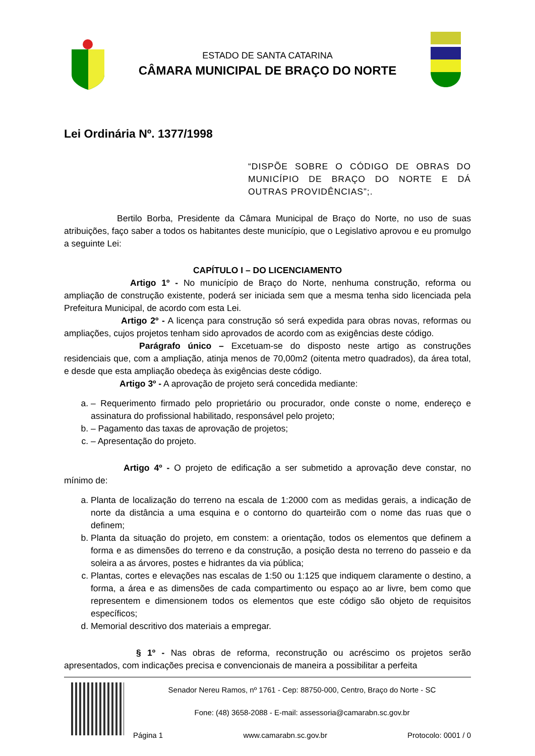ESTADO DE SANTA CATARINA
CÂMARA MUNICIPAL DE BRAÇO DO NORTE
Lei Ordinária Nº. 1377/1998
“DISPÕE SOBRE O CÓDIGO DE OBRAS DO MUNICÍPIO DE BRAÇO DO NORTE E DÁ OUTRAS PROVIDÊNCIAS”;.
Bertilo Borba, Presidente da Câmara Municipal de Braço do Norte, no uso de suas atribuições, faço saber a todos os habitantes deste município, que o Legislativo aprovou e eu promulgo a seguinte Lei:
CAPÍTULO I – DO LICENCIAMENTO
Artigo 1º - No município de Braço do Norte, nenhuma construção, reforma ou ampliação de construção existente, poderá ser iniciada sem que a mesma tenha sido licenciada pela Prefeitura Municipal, de acordo com esta Lei.
Artigo 2º - A licença para construção só será expedida para obras novas, reformas ou ampliações, cujos projetos tenham sido aprovados de acordo com as exigências deste código.
Parágrafo único – Excetuam-se do disposto neste artigo as construções residenciais que, com a ampliação, atinja menos de 70,00m2 (oitenta metro quadrados), da área total, e desde que esta ampliação obedeça às exigências deste código.
Artigo 3º - A aprovação de projeto será concedida mediante:
a. – Requerimento firmado pelo proprietário ou procurador, onde conste o nome, endereço e assinatura do profissional habilitado, responsável pelo projeto;
b. – Pagamento das taxas de aprovação de projetos;
c. – Apresentação do projeto.
Artigo 4º - O projeto de edificação a ser submetido a aprovação deve constar, no mínimo de:
a. Planta de localização do terreno na escala de 1:2000 com as medidas gerais, a indicação de norte da distância a uma esquina e o contorno do quarteirão com o nome das ruas que o definem;
b. Planta da situação do projeto, em constem: a orientação, todos os elementos que definem a forma e as dimensões do terreno e da construção, a posição desta no terreno do passeio e da soleira a as árvores, postes e hidrantes da via pública;
c. Plantas, cortes e elevações nas escalas de 1:50 ou 1:125 que indiquem claramente o destino, a forma, a área e as dimensões de cada compartimento ou espaço ao ar livre, bem como que representem e dimensionem todos os elementos que este código são objeto de requisitos específicos;
d. Memorial descritivo dos materiais a empregar.
§ 1º - Nas obras de reforma, reconstrução ou acréscimo os projetos serão apresentados, com indicações precisa e convencionais de maneira a possibilitar a perfeita
Senador Nereu Ramos, nº 1761 - Cep: 88750-000, Centro, Braço do Norte - SC
Fone: (48) 3658-2088 - E-mail: assessoria@camarabn.sc.gov.br
Página 1 www.camarabn.sc.gov.br Protocolo: 0001 / 0